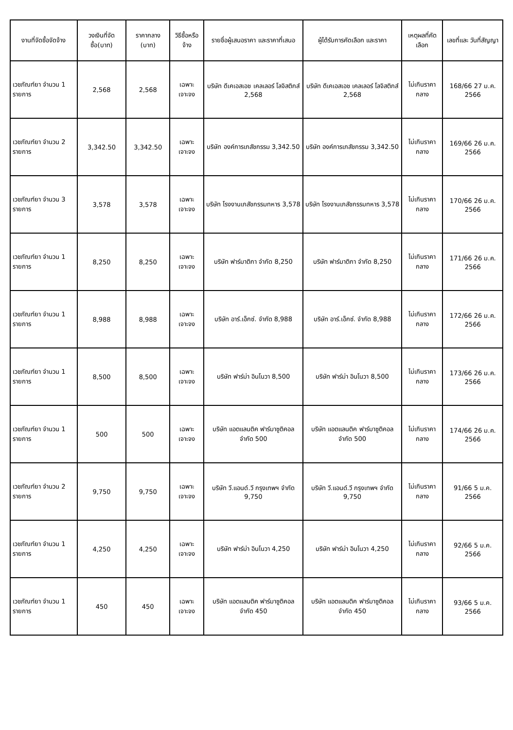| งานที่จัดซื้อจัดจ้าง | วงเงินที่จัดซื้อ(บาท) | ราคากลาง (บาท) | วิธีซื้อหรือจ้าง | รายชื่อผู้เสนอราคา และราคาที่เสนอ | ผู้ได้รับการคัดเลือก และราคา | เหตุผลที่คัดเลือก | เลขที่และ วันที่สัญญา |
| --- | --- | --- | --- | --- | --- | --- | --- |
| เวชภัณฑ์ยา จำนวน 1 รายการ | 2,568 | 2,568 | เฉพาะเจาะจง | บริษัท ดีเคเอสเอช เคลเลอร์ โลจิสติกส์ 2,568 | บริษัท ดีเคเอสเอช เคลเลอร์ โลจิสติกส์ 2,568 | ไม่เกินราคากลาง | 168/66 27 ม.ค. 2566 |
| เวชภัณฑ์ยา จำนวน 2 รายการ | 3,342.50 | 3,342.50 | เฉพาะเจาะจง | บริษัท องค์การเภสัชกรรม 3,342.50 | บริษัท องค์การเภสัชกรรม 3,342.50 | ไม่เกินราคากลาง | 169/66 26 ม.ค. 2566 |
| เวชภัณฑ์ยา จำนวน 3 รายการ | 3,578 | 3,578 | เฉพาะเจาะจง | บริษัท โรงงานเภสัชกรรมทหาร 3,578 | บริษัท โรงงานเภสัชกรรมทหาร 3,578 | ไม่เกินราคากลาง | 170/66 26 ม.ค. 2566 |
| เวชภัณฑ์ยา จำนวน 1 รายการ | 8,250 | 8,250 | เฉพาะเจาะจง | บริษัท ฟาร์มาติกา จำกัด 8,250 | บริษัท ฟาร์มาติกา จำกัด 8,250 | ไม่เกินราคากลาง | 171/66 26 ม.ค. 2566 |
| เวชภัณฑ์ยา จำนวน 1 รายการ | 8,988 | 8,988 | เฉพาะเจาะจง | บริษัท อาร์.เอ็กซ์. จำกัด 8,988 | บริษัท อาร์.เอ็กซ์. จำกัด 8,988 | ไม่เกินราคากลาง | 172/66 26 ม.ค. 2566 |
| เวชภัณฑ์ยา จำนวน 1 รายการ | 8,500 | 8,500 | เฉพาะเจาะจง | บริษัท ฟาร์ม่า อินโนวา 8,500 | บริษัท ฟาร์ม่า อินโนวา 8,500 | ไม่เกินราคากลาง | 173/66 26 ม.ค. 2566 |
| เวชภัณฑ์ยา จำนวน 1 รายการ | 500 | 500 | เฉพาะเจาะจง | บริษัท แอตแลนติค ฟาร์มาซูติคอล จำกัด 500 | บริษัท แอตแลนติค ฟาร์มาซูติคอล จำกัด 500 | ไม่เกินราคากลาง | 174/66 26 ม.ค. 2566 |
| เวชภัณฑ์ยา จำนวน 2 รายการ | 9,750 | 9,750 | เฉพาะเจาะจง | บริษัท วี.แอนด์.วี กรุงเทพฯ จำกัด 9,750 | บริษัท วี.แอนด์.วี กรุงเทพฯ จำกัด 9,750 | ไม่เกินราคากลาง | 91/66 5 ม.ค. 2566 |
| เวชภัณฑ์ยา จำนวน 1 รายการ | 4,250 | 4,250 | เฉพาะเจาะจง | บริษัท ฟาร์ม่า อินโนวา 4,250 | บริษัท ฟาร์ม่า อินโนวา 4,250 | ไม่เกินราคากลาง | 92/66 5 ม.ค. 2566 |
| เวชภัณฑ์ยา จำนวน 1 รายการ | 450 | 450 | เฉพาะเจาะจง | บริษัท แอตแลนติค ฟาร์มาซูติคอล จำกัด 450 | บริษัท แอตแลนติค ฟาร์มาซูติคอล จำกัด 450 | ไม่เกินราคากลาง | 93/66 5 ม.ค. 2566 |